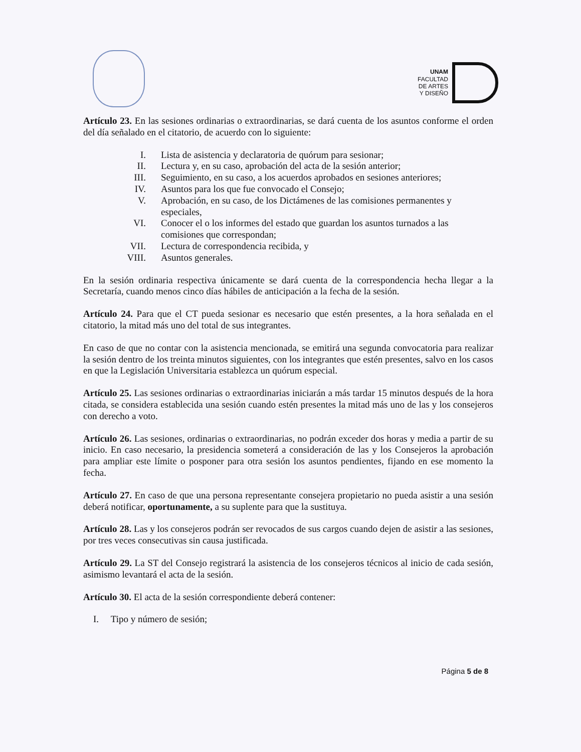UNAM
FACULTAD
DE ARTES
Y DISEÑO
Artículo 23. En las sesiones ordinarias o extraordinarias, se dará cuenta de los asuntos conforme el orden del día señalado en el citatorio, de acuerdo con lo siguiente:
I. Lista de asistencia y declaratoria de quórum para sesionar;
II. Lectura y, en su caso, aprobación del acta de la sesión anterior;
III. Seguimiento, en su caso, a los acuerdos aprobados en sesiones anteriores;
IV. Asuntos para los que fue convocado el Consejo;
V. Aprobación, en su caso, de los Dictámenes de las comisiones permanentes y especiales,
VI. Conocer el o los informes del estado que guardan los asuntos turnados a las comisiones que correspondan;
VII. Lectura de correspondencia recibida, y
VIII. Asuntos generales.
En la sesión ordinaria respectiva únicamente se dará cuenta de la correspondencia hecha llegar a la Secretaría, cuando menos cinco días hábiles de anticipación a la fecha de la sesión.
Artículo 24. Para que el CT pueda sesionar es necesario que estén presentes, a la hora señalada en el citatorio, la mitad más uno del total de sus integrantes.
En caso de que no contar con la asistencia mencionada, se emitirá una segunda convocatoria para realizar la sesión dentro de los treinta minutos siguientes, con los integrantes que estén presentes, salvo en los casos en que la Legislación Universitaria establezca un quórum especial.
Artículo 25. Las sesiones ordinarias o extraordinarias iniciarán a más tardar 15 minutos después de la hora citada, se considera establecida una sesión cuando estén presentes la mitad más uno de las y los consejeros con derecho a voto.
Artículo 26. Las sesiones, ordinarias o extraordinarias, no podrán exceder dos horas y media a partir de su inicio. En caso necesario, la presidencia someterá a consideración de las y los Consejeros la aprobación para ampliar este límite o posponer para otra sesión los asuntos pendientes, fijando en ese momento la fecha.
Artículo 27. En caso de que una persona representante consejera propietario no pueda asistir a una sesión deberá notificar, oportunamente, a su suplente para que la sustituya.
Artículo 28. Las y los consejeros podrán ser revocados de sus cargos cuando dejen de asistir a las sesiones, por tres veces consecutivas sin causa justificada.
Artículo 29. La ST del Consejo registrará la asistencia de los consejeros técnicos al inicio de cada sesión, asimismo levantará el acta de la sesión.
Artículo 30. El acta de la sesión correspondiente deberá contener:
I. Tipo y número de sesión;
Página 5 de 8